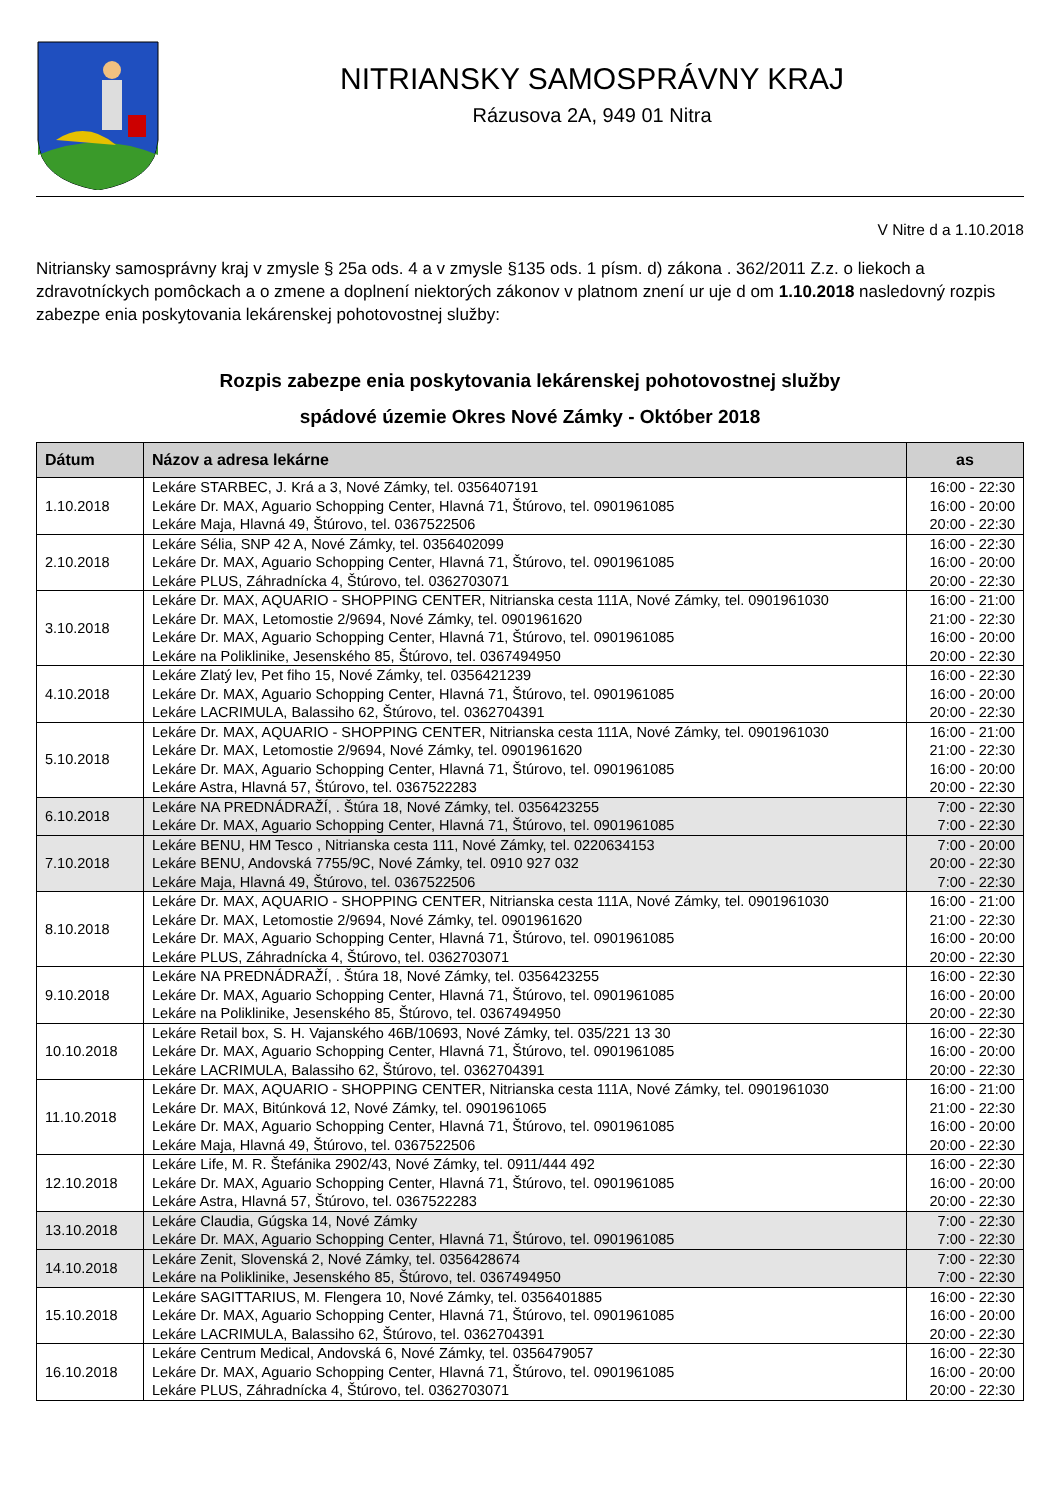NITRIANSKY SAMOSPRÁVNY KRAJ
Rázusova 2A, 949 01 Nitra
V Nitre d a 1.10.2018
Nitriansky samosprávny kraj v zmysle § 25a ods. 4 a v zmysle §135 ods. 1 písm. d) zákona . 362/2011 Z.z. o liekoch a zdravotníckych pomôckach a o zmene a doplnení niektorých zákonov v platnom znení ur uje d om 1.10.2018 nasledovný rozpis zabezpe enia poskytovania lekárenskej pohotovostnej služby:
Rozpis zabezpe enia poskytovania lekárenskej pohotovostnej služby
spádové územie Okres Nové Zámky - Október 2018
| Dátum | Názov a adresa lekárne | as |
| --- | --- | --- |
| 1.10.2018 | Lekáre STARBEC, J. Krá a 3, Nové Zámky, tel. 0356407191 Lekáre Dr. MAX, Aguario Schopping Center, Hlavná 71, Štúrovo, tel. 0901961085 Lekáre Maja, Hlavná 49, Štúrovo, tel. 0367522506 | 16:00 - 22:30 16:00 - 20:00 20:00 - 22:30 |
| 2.10.2018 | Lekáre Sélia, SNP 42 A, Nové Zámky, tel. 0356402099 Lekáre Dr. MAX, Aguario Schopping Center, Hlavná 71, Štúrovo, tel. 0901961085 Lekáre PLUS, Záhradnícka 4, Štúrovo, tel. 0362703071 | 16:00 - 22:30 16:00 - 20:00 20:00 - 22:30 |
| 3.10.2018 | Lekáre Dr. MAX, AQUARIO - SHOPPING CENTER, Nitrianska cesta 111A, Nové Zámky, tel. 0901961030 Lekáre Dr. MAX, Letomostie 2/9694, Nové Zámky, tel. 0901961620 Lekáre Dr. MAX, Aguario Schopping Center, Hlavná 71, Štúrovo, tel. 0901961085 Lekáre na Poliklinike, Jesenského 85, Štúrovo, tel. 0367494950 | 16:00 - 21:00 21:00 - 22:30 16:00 - 20:00 20:00 - 22:30 |
| 4.10.2018 | Lekáre Zlatý lev, Pet fiho 15, Nové Zámky, tel. 0356421239 Lekáre Dr. MAX, Aguario Schopping Center, Hlavná 71, Štúrovo, tel. 0901961085 Lekáre LACRIMULA, Balassiho 62, Štúrovo, tel. 0362704391 | 16:00 - 22:30 16:00 - 20:00 20:00 - 22:30 |
| 5.10.2018 | Lekáre Dr. MAX, AQUARIO - SHOPPING CENTER, Nitrianska cesta 111A, Nové Zámky, tel. 0901961030 Lekáre Dr. MAX, Letomostie 2/9694, Nové Zámky, tel. 0901961620 Lekáre Dr. MAX, Aguario Schopping Center, Hlavná 71, Štúrovo, tel. 0901961085 Lekáre Astra, Hlavná 57, Štúrovo, tel. 0367522283 | 16:00 - 21:00 21:00 - 22:30 16:00 - 20:00 20:00 - 22:30 |
| 6.10.2018 | Lekáre NA PREDNÁDRAŽÍ, . Štúra 18, Nové Zámky, tel. 0356423255 Lekáre Dr. MAX, Aguario Schopping Center, Hlavná 71, Štúrovo, tel. 0901961085 | 7:00 - 22:30 7:00 - 22:30 |
| 7.10.2018 | Lekáre BENU, HM Tesco , Nitrianska cesta 111, Nové Zámky, tel. 0220634153 Lekáre BENU, Andovská 7755/9C, Nové Zámky, tel. 0910 927 032 Lekáre Maja, Hlavná 49, Štúrovo, tel. 0367522506 | 7:00 - 20:00 20:00 - 22:30 7:00 - 22:30 |
| 8.10.2018 | Lekáre Dr. MAX, AQUARIO - SHOPPING CENTER, Nitrianska cesta 111A, Nové Zámky, tel. 0901961030 Lekáre Dr. MAX, Letomostie 2/9694, Nové Zámky, tel. 0901961620 Lekáre Dr. MAX, Aguario Schopping Center, Hlavná 71, Štúrovo, tel. 0901961085 Lekáre PLUS, Záhradnícka 4, Štúrovo, tel. 0362703071 | 16:00 - 21:00 21:00 - 22:30 16:00 - 20:00 20:00 - 22:30 |
| 9.10.2018 | Lekáre NA PREDNÁDRAŽÍ, . Štúra 18, Nové Zámky, tel. 0356423255 Lekáre Dr. MAX, Aguario Schopping Center, Hlavná 71, Štúrovo, tel. 0901961085 Lekáre na Poliklinike, Jesenského 85, Štúrovo, tel. 0367494950 | 16:00 - 22:30 16:00 - 20:00 20:00 - 22:30 |
| 10.10.2018 | Lekáre Retail box, S. H. Vajanského 46B/10693, Nové Zámky, tel. 035/221 13 30 Lekáre Dr. MAX, Aguario Schopping Center, Hlavná 71, Štúrovo, tel. 0901961085 Lekáre LACRIMULA, Balassiho 62, Štúrovo, tel. 0362704391 | 16:00 - 22:30 16:00 - 20:00 20:00 - 22:30 |
| 11.10.2018 | Lekáre Dr. MAX, AQUARIO - SHOPPING CENTER, Nitrianska cesta 111A, Nové Zámky, tel. 0901961030 Lekáre Dr. MAX, Bitúnková 12, Nové Zámky, tel. 0901961065 Lekáre Dr. MAX, Aguario Schopping Center, Hlavná 71, Štúrovo, tel. 0901961085 Lekáre Maja, Hlavná 49, Štúrovo, tel. 0367522506 | 16:00 - 21:00 21:00 - 22:30 16:00 - 20:00 20:00 - 22:30 |
| 12.10.2018 | Lekáre Life, M. R. Štefánika 2902/43, Nové Zámky, tel. 0911/444 492 Lekáre Dr. MAX, Aguario Schopping Center, Hlavná 71, Štúrovo, tel. 0901961085 Lekáre Astra, Hlavná 57, Štúrovo, tel. 0367522283 | 16:00 - 22:30 16:00 - 20:00 20:00 - 22:30 |
| 13.10.2018 | Lekáre Claudia, Gúgska 14, Nové Zámky Lekáre Dr. MAX, Aguario Schopping Center, Hlavná 71, Štúrovo, tel. 0901961085 | 7:00 - 22:30 7:00 - 22:30 |
| 14.10.2018 | Lekáre Zenit, Slovenská 2, Nové Zámky, tel. 0356428674 Lekáre na Poliklinike, Jesenského 85, Štúrovo, tel. 0367494950 | 7:00 - 22:30 7:00 - 22:30 |
| 15.10.2018 | Lekáre SAGITTARIUS, M. Flengera 10, Nové Zámky, tel. 0356401885 Lekáre Dr. MAX, Aguario Schopping Center, Hlavná 71, Štúrovo, tel. 0901961085 Lekáre LACRIMULA, Balassiho 62, Štúrovo, tel. 0362704391 | 16:00 - 22:30 16:00 - 20:00 20:00 - 22:30 |
| 16.10.2018 | Lekáre Centrum Medical, Andovská 6, Nové Zámky, tel. 0356479057 Lekáre Dr. MAX, Aguario Schopping Center, Hlavná 71, Štúrovo, tel. 0901961085 Lekáre PLUS, Záhradnícka 4, Štúrovo, tel. 0362703071 | 16:00 - 22:30 16:00 - 20:00 20:00 - 22:30 |